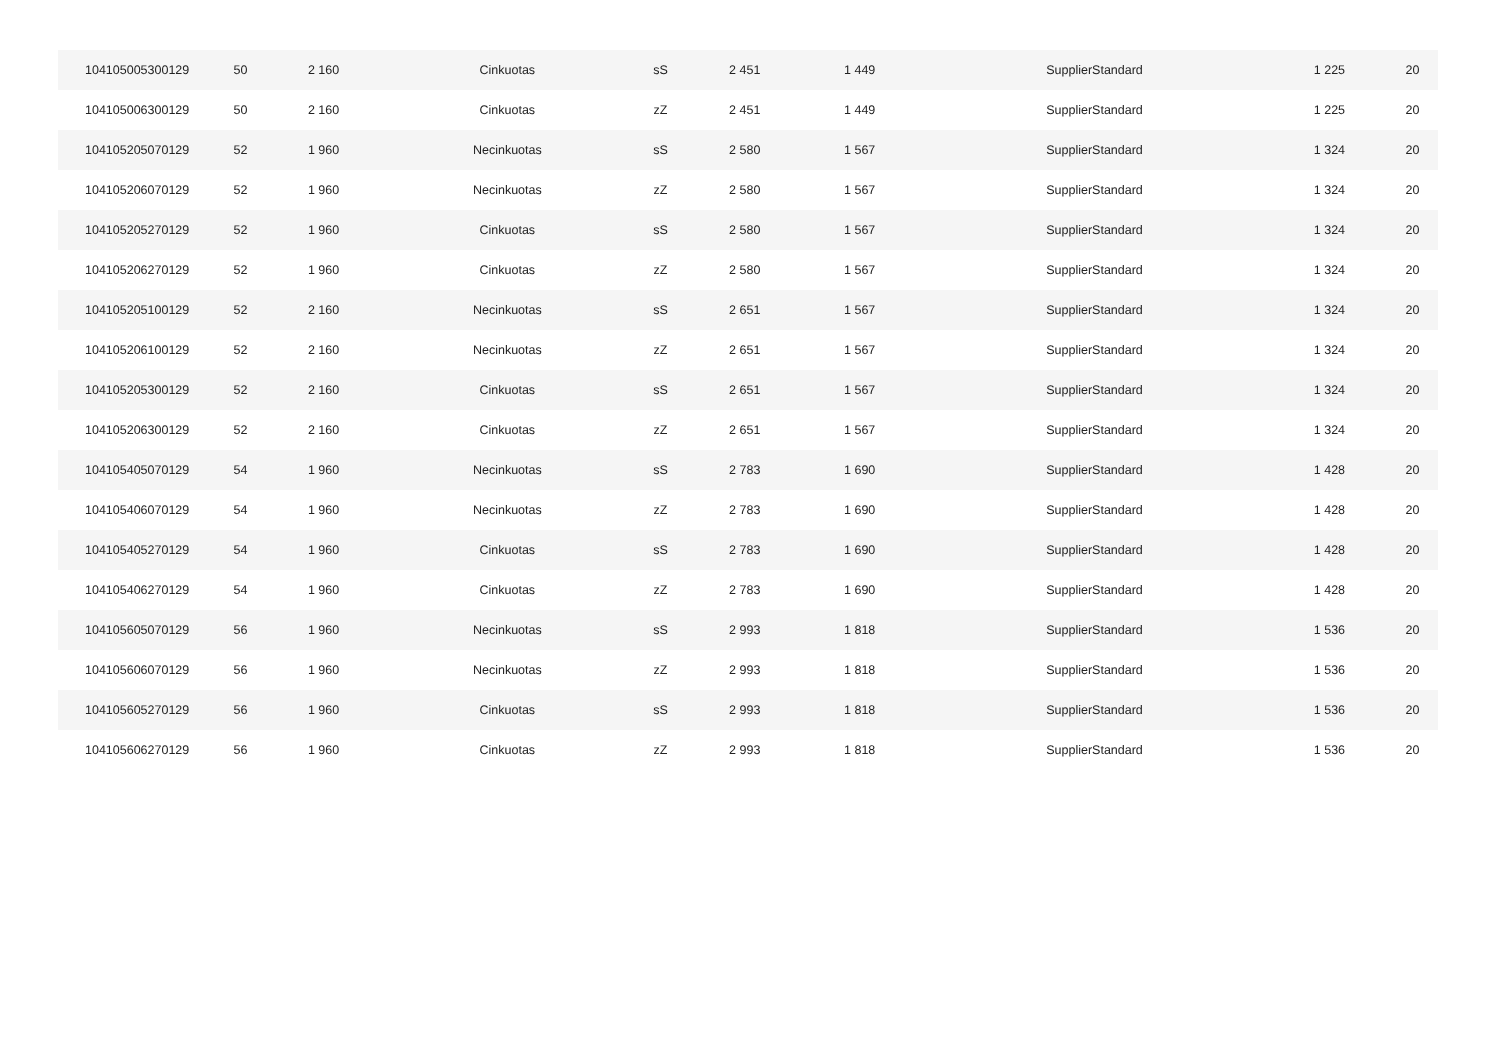| 104105005300129 | 50 | 2 160 | Cinkuotas | sS | 2 451 | 1 449 | SupplierStandard | 1 225 | 20 |
| 104105006300129 | 50 | 2 160 | Cinkuotas | zZ | 2 451 | 1 449 | SupplierStandard | 1 225 | 20 |
| 104105205070129 | 52 | 1 960 | Necinkuotas | sS | 2 580 | 1 567 | SupplierStandard | 1 324 | 20 |
| 104105206070129 | 52 | 1 960 | Necinkuotas | zZ | 2 580 | 1 567 | SupplierStandard | 1 324 | 20 |
| 104105205270129 | 52 | 1 960 | Cinkuotas | sS | 2 580 | 1 567 | SupplierStandard | 1 324 | 20 |
| 104105206270129 | 52 | 1 960 | Cinkuotas | zZ | 2 580 | 1 567 | SupplierStandard | 1 324 | 20 |
| 104105205100129 | 52 | 2 160 | Necinkuotas | sS | 2 651 | 1 567 | SupplierStandard | 1 324 | 20 |
| 104105206100129 | 52 | 2 160 | Necinkuotas | zZ | 2 651 | 1 567 | SupplierStandard | 1 324 | 20 |
| 104105205300129 | 52 | 2 160 | Cinkuotas | sS | 2 651 | 1 567 | SupplierStandard | 1 324 | 20 |
| 104105206300129 | 52 | 2 160 | Cinkuotas | zZ | 2 651 | 1 567 | SupplierStandard | 1 324 | 20 |
| 104105405070129 | 54 | 1 960 | Necinkuotas | sS | 2 783 | 1 690 | SupplierStandard | 1 428 | 20 |
| 104105406070129 | 54 | 1 960 | Necinkuotas | zZ | 2 783 | 1 690 | SupplierStandard | 1 428 | 20 |
| 104105405270129 | 54 | 1 960 | Cinkuotas | sS | 2 783 | 1 690 | SupplierStandard | 1 428 | 20 |
| 104105406270129 | 54 | 1 960 | Cinkuotas | zZ | 2 783 | 1 690 | SupplierStandard | 1 428 | 20 |
| 104105605070129 | 56 | 1 960 | Necinkuotas | sS | 2 993 | 1 818 | SupplierStandard | 1 536 | 20 |
| 104105606070129 | 56 | 1 960 | Necinkuotas | zZ | 2 993 | 1 818 | SupplierStandard | 1 536 | 20 |
| 104105605270129 | 56 | 1 960 | Cinkuotas | sS | 2 993 | 1 818 | SupplierStandard | 1 536 | 20 |
| 104105606270129 | 56 | 1 960 | Cinkuotas | zZ | 2 993 | 1 818 | SupplierStandard | 1 536 | 20 |